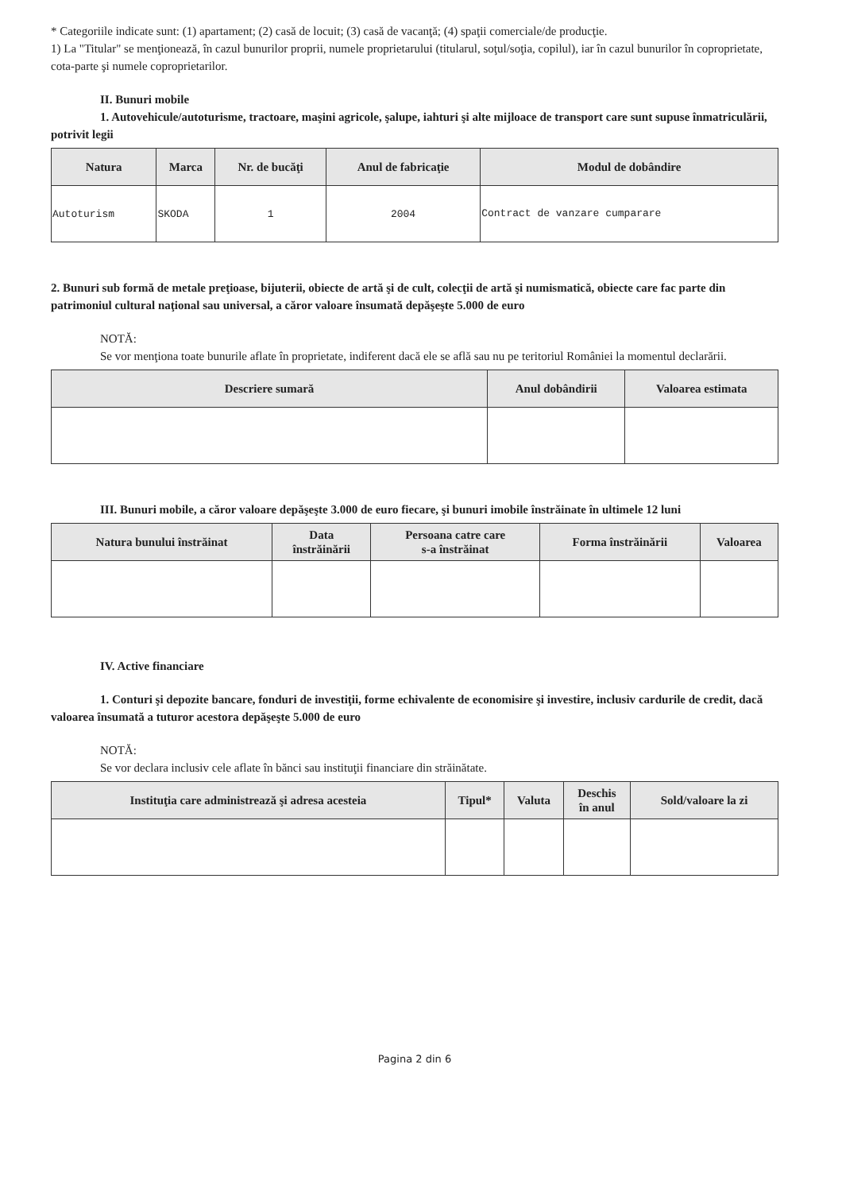* Categoriile indicate sunt: (1) apartament; (2) casă de locuit; (3) casă de vacanţă; (4) spaţii comerciale/de producţie.
1) La "Titular" se menţionează, în cazul bunurilor proprii, numele proprietarului (titularul, soţul/soţia, copilul), iar în cazul bunurilor în coproprietate, cota-parte şi numele coproprietarilor.
II. Bunuri mobile
1. Autovehicule/autoturisme, tractoare, maşini agricole, şalupe, iahturi şi alte mijloace de transport care sunt supuse înmatriculării, potrivit legii
| Natura | Marca | Nr. de bucăţi | Anul de fabricaţie | Modul de dobândire |
| --- | --- | --- | --- | --- |
| Autoturism | SKODA | 1 | 2004 | Contract de vanzare cumparare |
2. Bunuri sub formă de metale preţioase, bijuterii, obiecte de artă şi de cult, colecţii de artă şi numismatică, obiecte care fac parte din patrimoniul cultural naţional sau universal, a căror valoare însumată depăşeşte 5.000 de euro
NOTĂ:
Se vor menţiona toate bunurile aflate în proprietate, indiferent dacă ele se află sau nu pe teritoriul României la momentul declarării.
| Descriere sumară | Anul dobândirii | Valoarea estimata |
| --- | --- | --- |
III. Bunuri mobile, a căror valoare depăşeşte 3.000 de euro fiecare, şi bunuri imobile înstrăinate în ultimele 12 luni
| Natura bunului înstrăinat | Data înstrăinării | Persoana catre care s-a înstrăinat | Forma înstrăinării | Valoarea |
| --- | --- | --- | --- | --- |
IV. Active financiare
1. Conturi şi depozite bancare, fonduri de investiţii, forme echivalente de economisire şi investire, inclusiv cardurile de credit, dacă valoarea însumată a tuturor acestora depăşeşte 5.000 de euro
NOTĂ:
Se vor declara inclusiv cele aflate în bănci sau instituţii financiare din străinătate.
| Instituţia care administrează şi adresa acesteia | Tipul* | Valuta | Deschis în anul | Sold/valoare la zi |
| --- | --- | --- | --- | --- |
Pagina 2 din 6